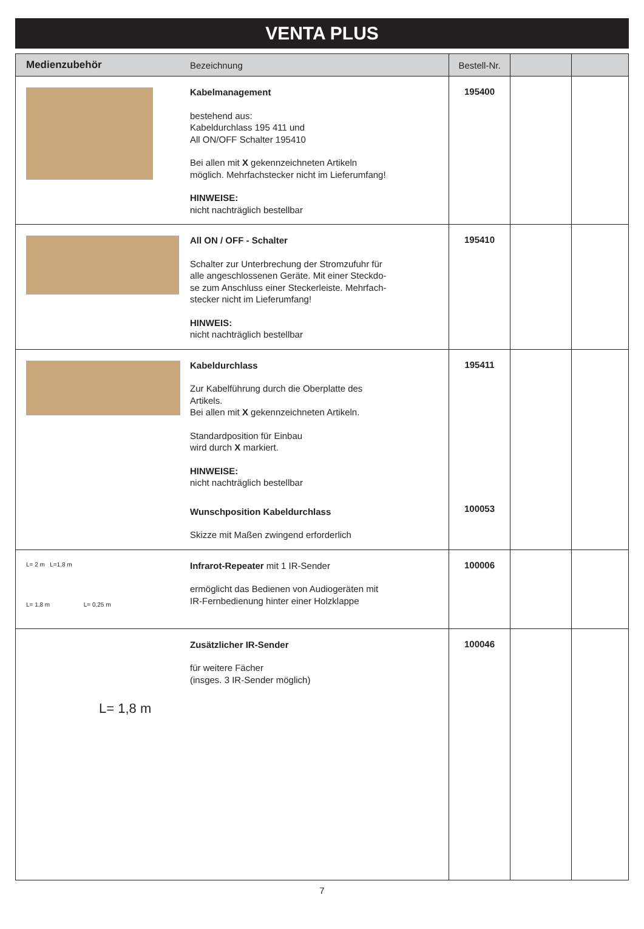VENTA PLUS
| Medienzubehör | Bezeichnung | Bestell-Nr. | | |
| --- | --- | --- | --- | --- |
| | Kabelmanagement bestehend aus: Kabeldurchlass 195 411 und All ON/OFF Schalter 195410 Bei allen mit X gekennzeichneten Artikeln möglich. Mehrfachstecker nicht im Lieferumfang! HINWEISE: nicht nachträglich bestellbar | 195400 | | |
| | All ON / OFF - Schalter Schalter zur Unterbrechung der Stromzufuhr für alle angeschlossenen Geräte. Mit einer Steckdo- se zum Anschluss einer Steckerleiste. Mehrfach- stecker nicht im Lieferumfang! HINWEIS: nicht nachträglich bestellbar | 195410 | | |
| | Kabeldurchlass Zur Kabelführung durch die Oberplatte des Artikels. Bei allen mit X gekennzeichneten Artikeln. Standardposition für Einbau wird durch X markiert. HINWEISE: nicht nachträglich bestellbar Wunschposition Kabeldurchlass Skizze mit Maßen zwingend erforderlich | 195411 100053 | | |
| L= 2 m L=1,8 m L= 1,8 m L= 0,25 m | Infrarot-Repeater mit 1 IR-Sender ermöglicht das Bedienen von Audiogeräten mit IR-Fernbedienung hinter einer Holzklappe | 100006 | | |
| L= 1,8 m | Zusätzlicher IR-Sender für weitere Fächer (insges. 3 IR-Sender möglich) | 100046 | | |
7